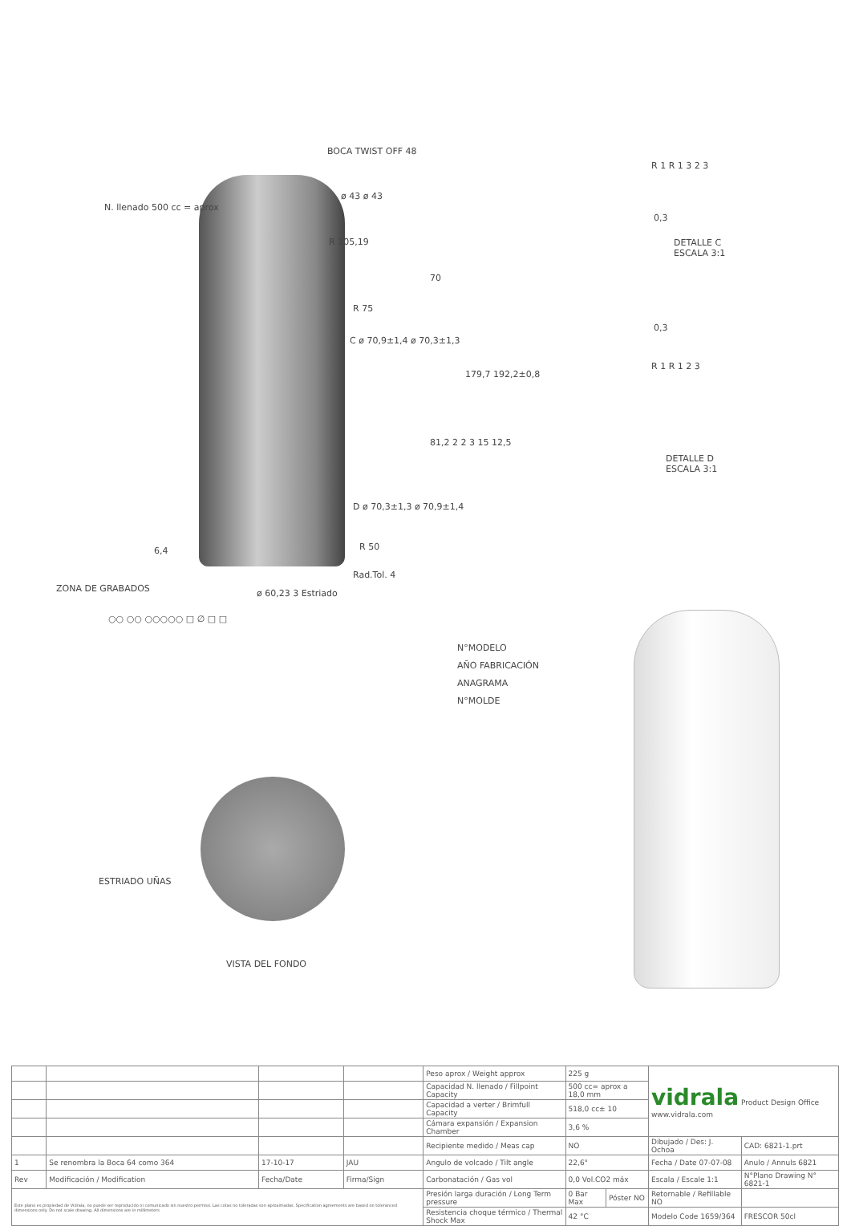BOCA TWIST OFF 48
N. llenado 500 cc = aprox
ø 43 ø 43
R 105,19
R 75
C ø 70,9±1,4 ø 70,3±1,3
70
81,2 2 2 3 15 12,5
179,7 192,2±0,8
D ø 70,3±1,3 ø 70,9±1,4
R 50
Rad.Tol. 4
6,4
ZONA DE GRABADOS ø 60,23 3 Estriado
○○ ○○ ○○○○○ □ ∅ □ □
N°MODELO
AÑO FABRICACIÓN
ANAGRAMA
N°MOLDE
R 1 R 1 3 2 3
0,3
DETALLE C
ESCALA 3:1
0,3
R 1 R 1 2 3
DETALLE D
ESCALA 3:1
ESTRIADO UÑAS
VISTA DEL FONDO
| | | | | Peso aprox / Weight approx | 225 g | | vidrala Product Design Office www.vidrala.com | |
| | | | | Capacidad N. llenado / Fillpoint Capacity | 500 cc= aprox a 18,0 mm | | | |
| | | | | Capacidad a verter / Brimfull Capacity | 518,0 cc± 10 | | | |
| | | | | Cámara expansión / Expansion Chamber | 3,6 % | | | |
| | | | | Recipiente medido / Meas cap | NO | | Dibujado / Des: J. Ochoa | CAD: 6821-1.prt |
| 1 | Se renombra la Boca 64 como 364 | 17-10-17 | JAU | Angulo de volcado / Tilt angle | 22,6° | | Fecha / Date 07-07-08 | Anulo / Annuls 6821 |
| Rev | Modificación / Modification | Fecha/Date | Firma/Sign | Carbonatación / Gas vol | 0,0 Vol.CO2 máx | | Escala / Escale 1:1 | N°Plano Drawing N° 6821-1 |
| Este plano es propiedad de Vidrala, no puede ser reproducido ni comunicado sin nuestro permiso. Las cotas no toleradas son aproximadas. Specification agreements are based on toleranced dimensions only. Do not scale drawing. All dimensions are in millimeters | | | | Presión larga duración / Long Term pressure | 0 Bar Max | Póster NO | Retornable / Refillable NO | |
| | | | | Resistencia choque térmico / Thermal Shock Max | 42 °C | | Modelo Code 1659/364 | FRESCOR 50cl |